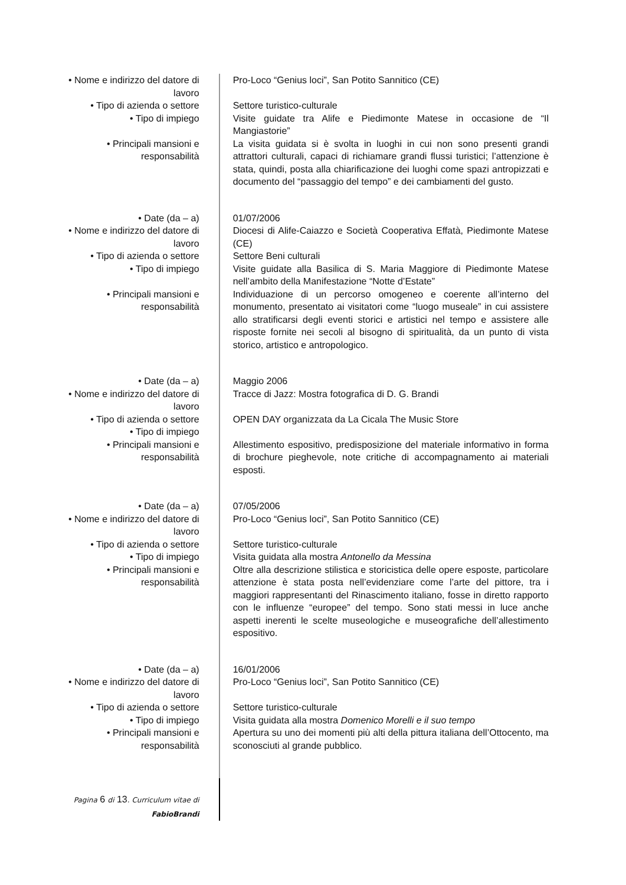| • Nome e indirizzo del datore di lavoro | Pro-Loco “Genius loci”, San Potito Sannitico (CE) |
| • Tipo di azienda o settore | Settore turistico-culturale |
| • Tipo di impiego | Visite guidate tra Alife e Piedimonte Matese in occasione de “Il Mangiastorie” |
| • Principali mansioni e responsabilità | La visita guidata si è svolta in luoghi in cui non sono presenti grandi attrattori culturali, capaci di richiamare grandi flussi turistici; l’attenzione è stata, quindi, posta alla chiarificazione dei luoghi come spazi antropizzati e documento del “passaggio del tempo” e dei cambiamenti del gusto. |
| • Date (da – a) | 01/07/2006 |
| • Nome e indirizzo del datore di lavoro | Diocesi di Alife-Caiazzo e Società Cooperativa Effatà, Piedimonte Matese (CE) |
| • Tipo di azienda o settore | Settore Beni culturali |
| • Tipo di impiego | Visite guidate alla Basilica di S. Maria Maggiore di Piedimonte Matese nell’ambito della Manifestazione “Notte d’Estate” |
| • Principali mansioni e responsabilità | Individuazione di un percorso omogeneo e coerente all’interno del monumento, presentato ai visitatori come “luogo museale” in cui assistere allo stratificarsi degli eventi storici e artistici nel tempo e assistere alle risposte fornite nei secoli al bisogno di spiritualità, da un punto di vista storico, artistico e antropologico. |
| • Date (da – a) | Maggio 2006 |
| • Nome e indirizzo del datore di lavoro | Tracce di Jazz: Mostra fotografica di D. G. Brandi |
| • Tipo di azienda o settore | OPEN DAY organizzata da La Cicala The Music Store |
| • Tipo di impiego | |
| • Principali mansioni e responsabilità | Allestimento espositivo, predisposizione del materiale informativo in forma di brochure pieghevole, note critiche di accompagnamento ai materiali esposti. |
| • Date (da – a) | 07/05/2006 |
| • Nome e indirizzo del datore di lavoro | Pro-Loco “Genius loci”, San Potito Sannitico (CE) |
| • Tipo di azienda o settore | Settore turistico-culturale |
| • Tipo di impiego | Visita guidata alla mostra Antonello da Messina |
| • Principali mansioni e responsabilità | Oltre alla descrizione stilistica e storicistica delle opere esposte, particolare attenzione è stata posta nell’evidenziare come l’arte del pittore, tra i maggiori rappresentanti del Rinascimento italiano, fosse in diretto rapporto con le influenze “europee” del tempo. Sono stati messi in luce anche aspetti inerenti le scelte museologiche e museografiche dell’allestimento espositivo. |
| • Date (da – a) | 16/01/2006 |
| • Nome e indirizzo del datore di lavoro | Pro-Loco “Genius loci”, San Potito Sannitico (CE) |
| • Tipo di azienda o settore | Settore turistico-culturale |
| • Tipo di impiego | Visita guidata alla mostra Domenico Morelli e il suo tempo |
| • Principali mansioni e responsabilità | Apertura su uno dei momenti più alti della pittura italiana dell’Ottocento, ma sconosciuti al grande pubblico. |
| Pagina 6 di 13 . Curriculum vitae di FabioBrandi | |